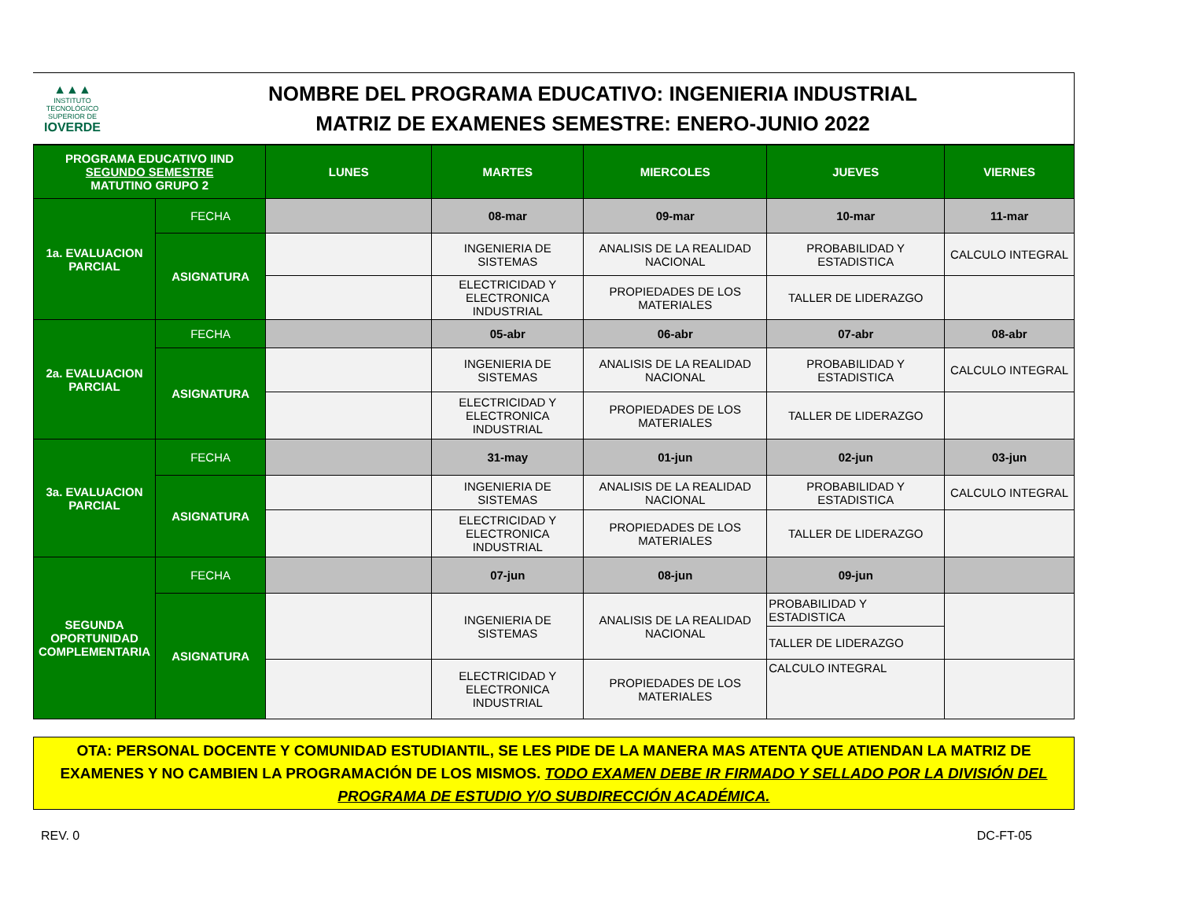▲▲▲
INSTITUTO TECNOLÓGICO SUPERIOR DE
IOVERDE
NOMBRE DEL PROGRAMA EDUCATIVO: INGENIERIA INDUSTRIAL
MATRIZ DE EXAMENES SEMESTRE: ENERO-JUNIO 2022
| PROGRAMA EDUCATIVO IIND SEGUNDO SEMESTRE MATUTINO GRUPO 2 | | LUNES | MARTES | MIERCOLES | JUEVES | VIERNES |
| --- | --- | --- | --- | --- | --- | --- |
| 1a. EVALUACION PARCIAL | FECHA | | 08-mar | 09-mar | 10-mar | 11-mar |
| | ASIGNATURA | | INGENIERIA DE SISTEMAS | ANALISIS DE LA REALIDAD NACIONAL | PROBABILIDAD Y ESTADISTICA | CALCULO INTEGRAL |
| | | | ELECTRICIDAD Y ELECTRONICA INDUSTRIAL | PROPIEDADES DE LOS MATERIALES | TALLER DE LIDERAZGO | |
| 2a. EVALUACION PARCIAL | FECHA | | 05-abr | 06-abr | 07-abr | 08-abr |
| | ASIGNATURA | | INGENIERIA DE SISTEMAS | ANALISIS DE LA REALIDAD NACIONAL | PROBABILIDAD Y ESTADISTICA | CALCULO INTEGRAL |
| | | | ELECTRICIDAD Y ELECTRONICA INDUSTRIAL | PROPIEDADES DE LOS MATERIALES | TALLER DE LIDERAZGO | |
| 3a. EVALUACION PARCIAL | FECHA | | 31-may | 01-jun | 02-jun | 03-jun |
| | ASIGNATURA | | INGENIERIA DE SISTEMAS | ANALISIS DE LA REALIDAD NACIONAL | PROBABILIDAD Y ESTADISTICA | CALCULO INTEGRAL |
| | | | ELECTRICIDAD Y ELECTRONICA INDUSTRIAL | PROPIEDADES DE LOS MATERIALES | TALLER DE LIDERAZGO | |
| SEGUNDA OPORTUNIDAD COMPLEMENTARIA | FECHA | | 07-jun | 08-jun | 09-jun | |
| | ASIGNATURA | | INGENIERIA DE SISTEMAS | ANALISIS DE LA REALIDAD NACIONAL | PROBABILIDAD Y ESTADISTICA | |
| | | | | | TALLER DE LIDERAZGO | |
| | | | ELECTRICIDAD Y ELECTRONICA INDUSTRIAL | PROPIEDADES DE LOS MATERIALES | CALCULO INTEGRAL | |
OTA: PERSONAL DOCENTE Y COMUNIDAD ESTUDIANTIL, SE LES PIDE DE LA MANERA MAS ATENTA QUE ATIENDAN LA MATRIZ DE EXAMENES Y NO CAMBIEN LA PROGRAMACIÓN DE LOS MISMOS. TODO EXAMEN DEBE IR FIRMADO Y SELLADO POR LA DIVISIÓN DEL PROGRAMA DE ESTUDIO Y/O SUBDIRECCIÓN ACADÉMICA.
REV. 0 DC-FT-05